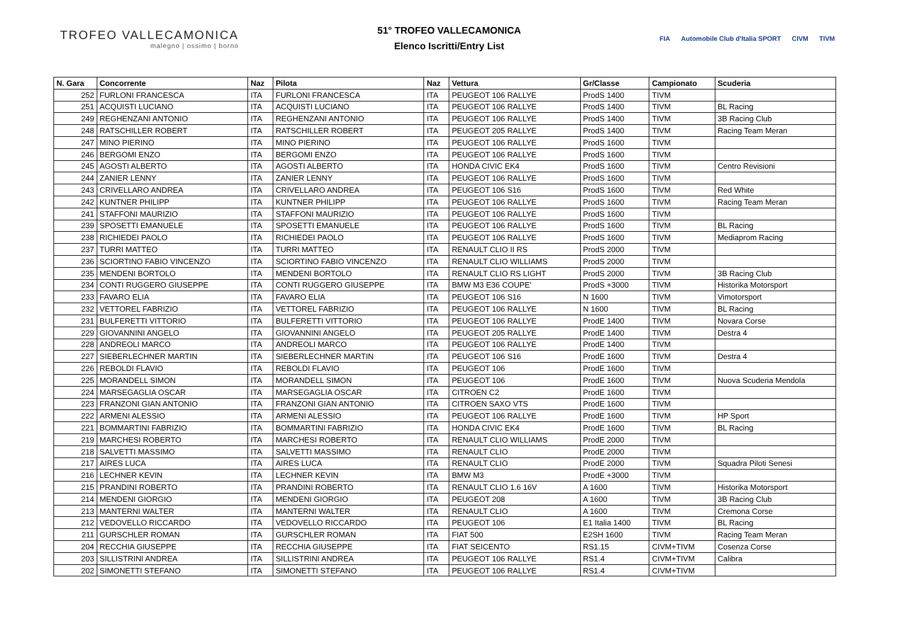TROFEO VALLECAMONICA
malegno | ossimo | borno
51° TROFEO VALLECAMONICA
Elenco Iscritti/Entry List
FIA Automobile Club d'Italia SPORT CIVM TIVM
| N. Gara | Concorrente | Naz | Pilota | Naz | Vettura | Gr/Classe | Campionato | Scuderia |
| --- | --- | --- | --- | --- | --- | --- | --- | --- |
| 252 | FURLONI FRANCESCA | ITA | FURLONI FRANCESCA | ITA | PEUGEOT 106 RALLYE | ProdS 1400 | TIVM | |
| 251 | ACQUISTI LUCIANO | ITA | ACQUISTI LUCIANO | ITA | PEUGEOT 106 RALLYE | ProdS 1400 | TIVM | BL Racing |
| 249 | REGHENZANI ANTONIO | ITA | REGHENZANI ANTONIO | ITA | PEUGEOT 106 RALLYE | ProdS 1400 | TIVM | 3B Racing Club |
| 248 | RATSCHILLER ROBERT | ITA | RATSCHILLER ROBERT | ITA | PEUGEOT 205 RALLYE | ProdS 1400 | TIVM | Racing Team Meran |
| 247 | MINO PIERINO | ITA | MINO PIERINO | ITA | PEUGEOT 106 RALLYE | ProdS 1600 | TIVM | |
| 246 | BERGOMI ENZO | ITA | BERGOMI ENZO | ITA | PEUGEOT 106 RALLYE | ProdS 1600 | TIVM | |
| 245 | AGOSTI ALBERTO | ITA | AGOSTI ALBERTO | ITA | HONDA CIVIC EK4 | ProdS 1600 | TIVM | Centro Revisioni |
| 244 | ZANIER LENNY | ITA | ZANIER LENNY | ITA | PEUGEOT 106 RALLYE | ProdS 1600 | TIVM | |
| 243 | CRIVELLARO ANDREA | ITA | CRIVELLARO ANDREA | ITA | PEUGEOT 106 S16 | ProdS 1600 | TIVM | Red White |
| 242 | KUNTNER PHILIPP | ITA | KUNTNER PHILIPP | ITA | PEUGEOT 106 RALLYE | ProdS 1600 | TIVM | Racing Team Meran |
| 241 | STAFFONI MAURIZIO | ITA | STAFFONI MAURIZIO | ITA | PEUGEOT 106 RALLYE | ProdS 1600 | TIVM | |
| 239 | SPOSETTI EMANUELE | ITA | SPOSETTI EMANUELE | ITA | PEUGEOT 106 RALLYE | ProdS 1600 | TIVM | BL Racing |
| 238 | RICHIEDEI PAOLO | ITA | RICHIEDEI PAOLO | ITA | PEUGEOT 106 RALLYE | ProdS 1600 | TIVM | Mediaprom Racing |
| 237 | TURRI MATTEO | ITA | TURRI MATTEO | ITA | RENAULT CLIO II RS | ProdS 2000 | TIVM | |
| 236 | SCIORTINO FABIO VINCENZO | ITA | SCIORTINO FABIO VINCENZO | ITA | RENAULT CLIO WILLIAMS | ProdS 2000 | TIVM | |
| 235 | MENDENI BORTOLO | ITA | MENDENI BORTOLO | ITA | RENAULT CLIO RS LIGHT | ProdS 2000 | TIVM | 3B Racing Club |
| 234 | CONTI RUGGERO GIUSEPPE | ITA | CONTI RUGGERO GIUSEPPE | ITA | BMW M3 E36 COUPE' | ProdS +3000 | TIVM | Historika Motorsport |
| 233 | FAVARO ELIA | ITA | FAVARO ELIA | ITA | PEUGEOT 106 S16 | N 1600 | TIVM | Vimotorsport |
| 232 | VETTOREL FABRIZIO | ITA | VETTOREL FABRIZIO | ITA | PEUGEOT 106 RALLYE | N 1600 | TIVM | BL Racing |
| 231 | BULFERETTI VITTORIO | ITA | BULFERETTI VITTORIO | ITA | PEUGEOT 106 RALLYE | ProdE 1400 | TIVM | Novara Corse |
| 229 | GIOVANNINI ANGELO | ITA | GIOVANNINI ANGELO | ITA | PEUGEOT 205 RALLYE | ProdE 1400 | TIVM | Destra 4 |
| 228 | ANDREOLI MARCO | ITA | ANDREOLI MARCO | ITA | PEUGEOT 106 RALLYE | ProdE 1400 | TIVM | |
| 227 | SIEBERLECHNER MARTIN | ITA | SIEBERLECHNER MARTIN | ITA | PEUGEOT 106 S16 | ProdE 1600 | TIVM | Destra 4 |
| 226 | REBOLDI FLAVIO | ITA | REBOLDI FLAVIO | ITA | PEUGEOT 106 | ProdE 1600 | TIVM | |
| 225 | MORANDELL SIMON | ITA | MORANDELL SIMON | ITA | PEUGEOT 106 | ProdE 1600 | TIVM | Nuova Scuderia Mendola |
| 224 | MARSEGAGLIA OSCAR | ITA | MARSEGAGLIA OSCAR | ITA | CITROEN C2 | ProdE 1600 | TIVM | |
| 223 | FRANZONI GIAN ANTONIO | ITA | FRANZONI GIAN ANTONIO | ITA | CITROEN SAXO VTS | ProdE 1600 | TIVM | |
| 222 | ARMENI ALESSIO | ITA | ARMENI ALESSIO | ITA | PEUGEOT 106 RALLYE | ProdE 1600 | TIVM | HP Sport |
| 221 | BOMMARTINI FABRIZIO | ITA | BOMMARTINI FABRIZIO | ITA | HONDA CIVIC EK4 | ProdE 1600 | TIVM | BL Racing |
| 219 | MARCHESI ROBERTO | ITA | MARCHESI ROBERTO | ITA | RENAULT CLIO WILLIAMS | ProdE 2000 | TIVM | |
| 218 | SALVETTI MASSIMO | ITA | SALVETTI MASSIMO | ITA | RENAULT CLIO | ProdE 2000 | TIVM | |
| 217 | AIRES LUCA | ITA | AIRES LUCA | ITA | RENAULT CLIO | ProdE 2000 | TIVM | Squadra Piloti Senesi |
| 216 | LECHNER KEVIN | ITA | LECHNER KEVIN | ITA | BMW M3 | ProdE +3000 | TIVM | |
| 215 | PRANDINI ROBERTO | ITA | PRANDINI ROBERTO | ITA | RENAULT CLIO 1.6 16V | A 1600 | TIVM | Historika Motorsport |
| 214 | MENDENI GIORGIO | ITA | MENDENI GIORGIO | ITA | PEUGEOT 208 | A 1600 | TIVM | 3B Racing Club |
| 213 | MANTERNI WALTER | ITA | MANTERNI WALTER | ITA | RENAULT CLIO | A 1600 | TIVM | Cremona Corse |
| 212 | VEDOVELLO RICCARDO | ITA | VEDOVELLO RICCARDO | ITA | PEUGEOT 106 | E1 Italia 1400 | TIVM | BL Racing |
| 211 | GURSCHLER ROMAN | ITA | GURSCHLER ROMAN | ITA | FIAT 500 | E2SH 1600 | TIVM | Racing Team Meran |
| 204 | RECCHIA GIUSEPPE | ITA | RECCHIA GIUSEPPE | ITA | FIAT SEICENTO | RS1.15 | CIVM+TIVM | Cosenza Corse |
| 203 | SILLISTRINI ANDREA | ITA | SILLISTRINI ANDREA | ITA | PEUGEOT 106 RALLYE | RS1.4 | CIVM+TIVM | Calibra |
| 202 | SIMONETTI STEFANO | ITA | SIMONETTI STEFANO | ITA | PEUGEOT 106 RALLYE | RS1.4 | CIVM+TIVM | |